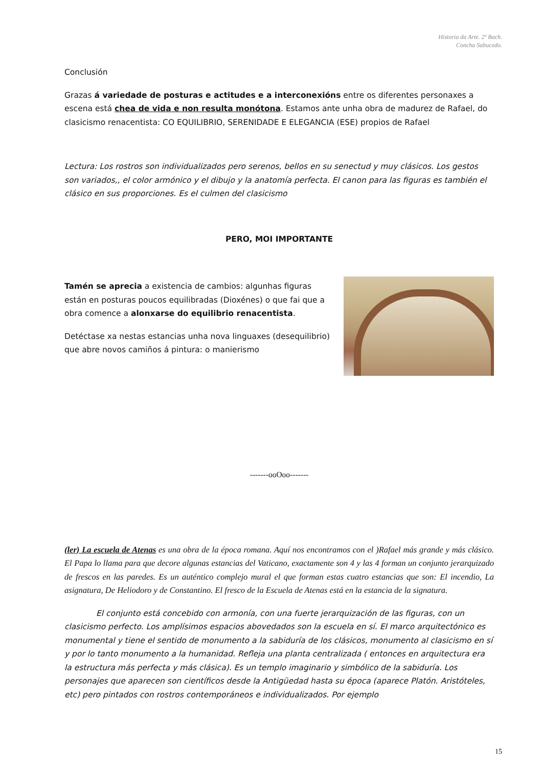Historia da Arte. 2º Bach.
Concha Sabucedo.
Conclusión
Grazas á variedade de posturas e actitudes e a interconexións entre os diferentes personaxes a escena está chea de vida e non resulta monótona. Estamos ante unha obra de madurez de Rafael, do clasicismo renacentista: CO EQUILIBRIO, SERENIDADE E ELEGANCIA (ESE) propios de Rafael
Lectura: Los rostros son individualizados pero serenos, bellos en su senectud y muy clásicos. Los gestos son variados,, el color armónico y el dibujo y la anatomía perfecta. El canon para las figuras es también el clásico en sus proporciones. Es el culmen del clasicismo
PERO, MOI IMPORTANTE
Tamén se aprecia a existencia de cambios: algunhas figuras están en posturas poucos equilibradas (Dioxénes) o que fai que a obra comence a alonxarse do equilibrio renacentista.
Detéctase xa nestas estancias unha nova linguaxes (desequilibrio) que abre novos camiños á pintura: o manierismo
-------ooOoo-------
(ler) La escuela de Atenas es una obra de la época romana. Aquí nos encontramos con el )Rafael más grande y más clásico. El Papa lo llama para que decore algunas estancias del Vaticano, exactamente son 4 y las 4 forman un conjunto jerarquizado de frescos en las paredes. Es un auténtico complejo mural el que forman estas cuatro estancias que son: El incendio, La asignatura, De Heliodoro y de Constantino. El fresco de la Escuela de Atenas está en la estancia de la signatura.
    El conjunto está concebido con armonía, con una fuerte jerarquización de las figuras, con un clasicismo perfecto. Los amplísimos espacios abovedados son la escuela en sí. El marco arquitectónico es monumental y tiene el sentido de monumento a la sabiduría de los clásicos, monumento al clasicismo en sí y por lo tanto monumento a la humanidad. Refleja una planta centralizada ( entonces en arquitectura era la estructura más perfecta y más clásica). Es un templo imaginario y simbólico de la sabiduría. Los personajes que aparecen son científicos desde la Antigüedad hasta su época (aparece Platón. Aristóteles, etc) pero pintados con rostros contemporáneos e individualizados. Por ejemplo
15